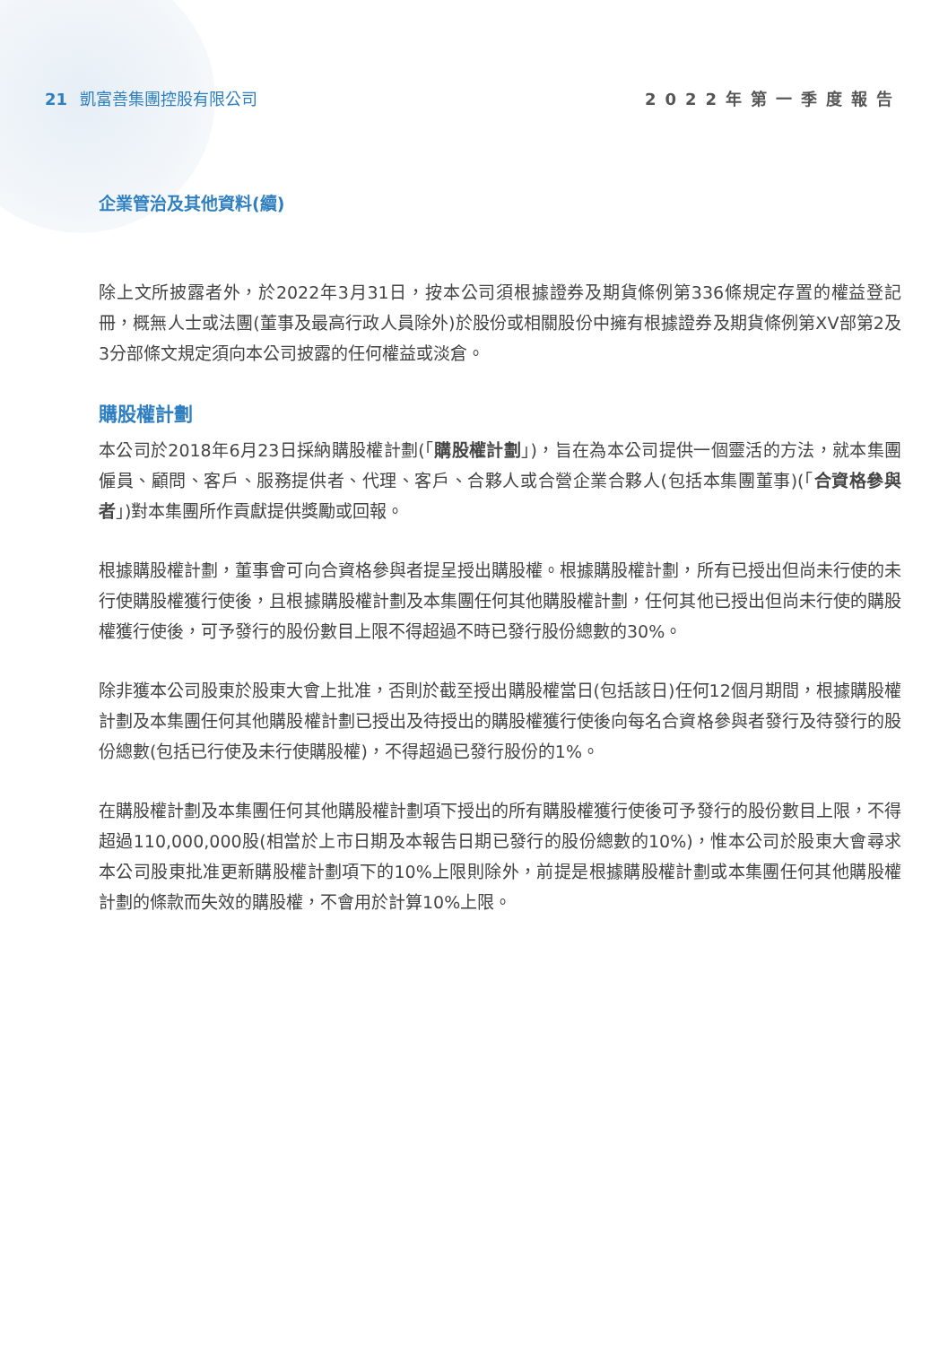21 凱富善集團控股有限公司 2022年第一季度報告
企業管治及其他資料(續)
除上文所披露者外，於2022年3月31日，按本公司須根據證券及期貨條例第336條規定存置的權益登記冊，概無人士或法團(董事及最高行政人員除外)於股份或相關股份中擁有根據證券及期貨條例第XV部第2及3分部條文規定須向本公司披露的任何權益或淡倉。
購股權計劃
本公司於2018年6月23日採納購股權計劃(「購股權計劃」)，旨在為本公司提供一個靈活的方法，就本集團僱員、顧問、客戶、服務提供者、代理、客戶、合夥人或合營企業合夥人(包括本集團董事)(「合資格參與者」)對本集團所作貢獻提供獎勵或回報。
根據購股權計劃，董事會可向合資格參與者提呈授出購股權。根據購股權計劃，所有已授出但尚未行使的未行使購股權獲行使後，且根據購股權計劃及本集團任何其他購股權計劃，任何其他已授出但尚未行使的購股權獲行使後，可予發行的股份數目上限不得超過不時已發行股份總數的30%。
除非獲本公司股東於股東大會上批准，否則於截至授出購股權當日(包括該日)任何12個月期間，根據購股權計劃及本集團任何其他購股權計劃已授出及待授出的購股權獲行使後向每名合資格參與者發行及待發行的股份總數(包括已行使及未行使購股權)，不得超過已發行股份的1%。
在購股權計劃及本集團任何其他購股權計劃項下授出的所有購股權獲行使後可予發行的股份數目上限，不得超過110,000,000股(相當於上市日期及本報告日期已發行的股份總數的10%)，惟本公司於股東大會尋求本公司股東批准更新購股權計劃項下的10%上限則除外，前提是根據購股權計劃或本集團任何其他購股權計劃的條款而失效的購股權，不會用於計算10%上限。